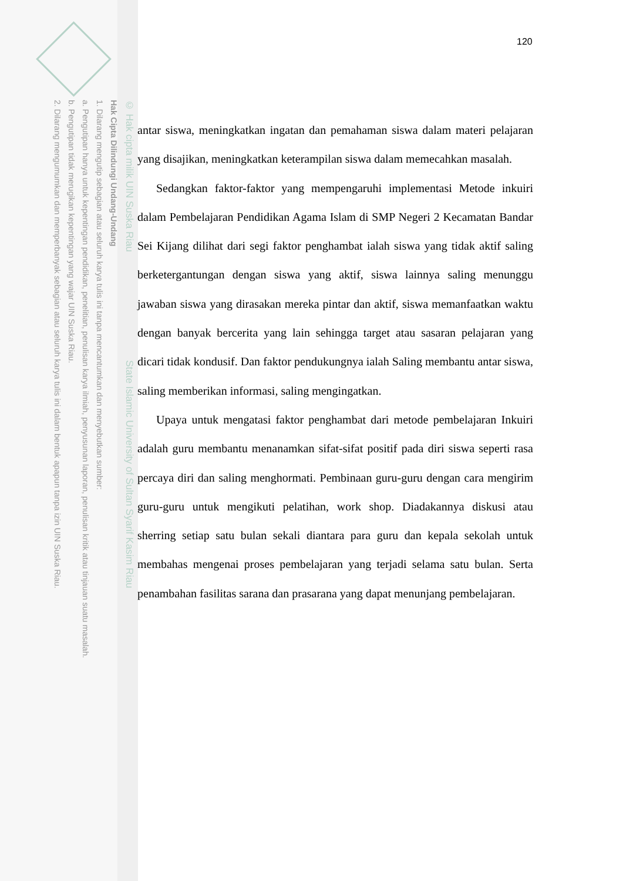© Hak cipta milik UIN Suska Riau State Islamic University of Sultan Syarif Kasim Riau
Hak Cipta Dilindungi Undang-Undang
1. Dilarang mengutip sebagian atau seluruh karya tulis ini tanpa mencantumkan dan menyebutkan sumber:
a. Pengutipan hanya untuk kepentingan pendidikan, penelitian, penulisan karya ilmiah, penyusunan laporan, penulisan kritik atau tinjauan suatu masalah.
b. Pengutipan tidak merugikan kepentingan yang wajar UIN Suska Riau.
2. Dilarang mengumumkan dan memperbanyak sebagian atau seluruh karya tulis ini dalam bentuk apapun tanpa izin UIN Suska Riau.
120
antar siswa, meningkatkan ingatan dan pemahaman siswa dalam materi pelajaran yang disajikan, meningkatkan keterampilan siswa dalam memecahkan masalah.
Sedangkan faktor-faktor yang mempengaruhi implementasi Metode inkuiri dalam Pembelajaran Pendidikan Agama Islam di SMP Negeri 2 Kecamatan Bandar Sei Kijang dilihat dari segi faktor penghambat ialah siswa yang tidak aktif saling berketergantungan dengan siswa yang aktif, siswa lainnya saling menunggu jawaban siswa yang dirasakan mereka pintar dan aktif, siswa memanfaatkan waktu dengan banyak bercerita yang lain sehingga target atau sasaran pelajaran yang dicari tidak kondusif. Dan faktor pendukungnya ialah Saling membantu antar siswa, saling memberikan informasi, saling mengingatkan.
Upaya untuk mengatasi faktor penghambat dari metode pembelajaran Inkuiri adalah guru membantu menanamkan sifat-sifat positif pada diri siswa seperti rasa percaya diri dan saling menghormati. Pembinaan guru-guru dengan cara mengirim guru-guru untuk mengikuti pelatihan, work shop. Diadakannya diskusi atau sherring setiap satu bulan sekali diantara para guru dan kepala sekolah untuk membahas mengenai proses pembelajaran yang terjadi selama satu bulan. Serta penambahan fasilitas sarana dan prasarana yang dapat menunjang pembelajaran.